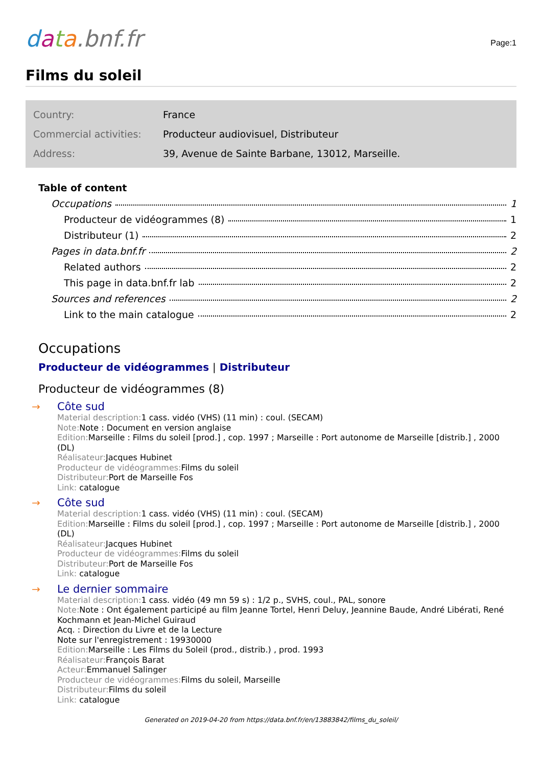data.bnf.fr
Page:1
Films du soleil
| Country: | France |
| Commercial activities: | Producteur audiovisuel, Distributeur |
| Address: | 39, Avenue de Sainte Barbane, 13012, Marseille. |
Table of content
Occupations 1
Producteur de vidéogrammes (8) 1
Distributeur (1) 2
Pages in data.bnf.fr 2
Related authors 2
This page in data.bnf.fr lab 2
Sources and references 2
Link to the main catalogue 2
Occupations
Producteur de vidéogrammes | Distributeur
Producteur de vidéogrammes (8)
→
Côte sud
Material description: 1 cass. vidéo (VHS) (11 min) : coul. (SECAM)
Note: Note : Document en version anglaise
Edition: Marseille : Films du soleil [prod.] , cop. 1997 ; Marseille : Port autonome de Marseille [distrib.] , 2000 (DL)
Réalisateur: Jacques Hubinet
Producteur de vidéogrammes: Films du soleil
Distributeur: Port de Marseille Fos
Link: catalogue
→
Côte sud
Material description: 1 cass. vidéo (VHS) (11 min) : coul. (SECAM)
Edition: Marseille : Films du soleil [prod.] , cop. 1997 ; Marseille : Port autonome de Marseille [distrib.] , 2000 (DL)
Réalisateur: Jacques Hubinet
Producteur de vidéogrammes: Films du soleil
Distributeur: Port de Marseille Fos
Link: catalogue
→
Le dernier sommaire
Material description: 1 cass. vidéo (49 mn 59 s) : 1/2 p., SVHS, coul., PAL, sonore
Note: Note : Ont également participé au film Jeanne Tortel, Henri Deluy, Jeannine Baude, André Libérati, René Kochmann et Jean-Michel Guiraud
Acq. : Direction du Livre et de la Lecture
Note sur l'enregistrement : 19930000
Edition: Marseille : Les Films du Soleil (prod., distrib.) , prod. 1993
Réalisateur: François Barat
Acteur: Emmanuel Salinger
Producteur de vidéogrammes: Films du soleil, Marseille
Distributeur: Films du soleil
Link: catalogue
Generated on 2019-04-20 from https://data.bnf.fr/en/13883842/films_du_soleil/